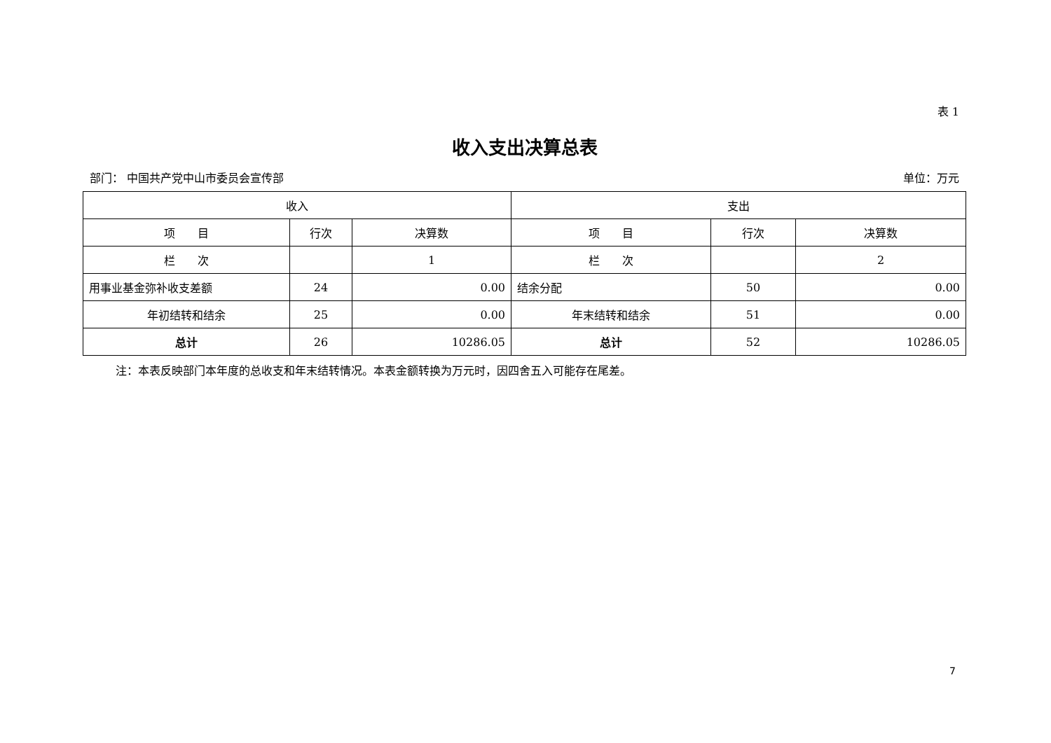表 1
收入支出决算总表
部门： 中国共产党中山市委员会宣传部 单位：万元
| 收入 | | | 支出 | | |
| --- | --- | --- | --- | --- | --- |
| 项 目 | 行次 | 决算数 | 项 目 | 行次 | 决算数 |
| 栏 次 | | 1 | 栏 次 | | 2 |
| 用事业基金弥补收支差额 | 24 | 0.00 | 结余分配 | 50 | 0.00 |
| 年初结转和结余 | 25 | 0.00 | 年末结转和结余 | 51 | 0.00 |
| 总计 | 26 | 10286.05 | 总计 | 52 | 10286.05 |
注：本表反映部门本年度的总收支和年末结转情况。本表金额转换为万元时，因四舍五入可能存在尾差。
7